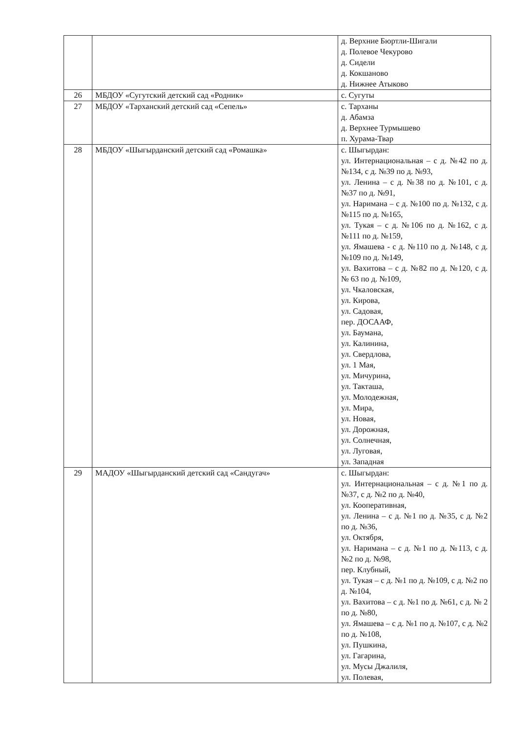| | | д. Верхние Бюртли-Шигали д. Полевое Чекурово д. Сидели д. Кокшаново д. Нижнее Атыково |
| 26 | МБДОУ «Сугутский детский сад «Родник» | с. Сугуты |
| 27 | МБДОУ «Тарханский детский сад «Сепель» | с. Тарханы д. Абамза д. Верхнее Турмышево п. Хурама-Твар |
| 28 | МБДОУ «Шыгырданский детский сад «Ромашка» | с. Шыгырдан: ул. Интернациональная – с д. №42 по д. №134, с д. №39 по д. №93, ул. Ленина – с д. №38 по д. №101, с д. №37 по д. №91, ул. Наримана – с д. №100 по д. №132, с д. №115 по д. №165, ул. Тукая – с д. №106 по д. №162, с д. №111 по д. №159, ул. Ямашева - с д. №110 по д. №148, с д. №109 по д. №149, ул. Вахитова – с д. №82 по д. №120, с д. № 63 по д. №109, ул. Чкаловская, ул. Кирова, ул. Садовая, пер. ДОСААФ, ул. Баумана, ул. Калинина, ул. Свердлова, ул. 1 Мая, ул. Мичурина, ул. Такташа, ул. Молодежная, ул. Мира, ул. Новая, ул. Дорожная, ул. Солнечная, ул. Луговая, ул. Западная |
| 29 | МАДОУ «Шыгырданский детский сад «Сандугач» | с. Шыгырдан: ул. Интернациональная – с д. №1 по д. №37, с д. №2 по д. №40, ул. Кооперативная, ул. Ленина – с д. №1 по д. №35, с д. №2 по д. №36, ул. Октября, ул. Наримана – с д. №1 по д. №113, с д. №2 по д. №98, пер. Клубный, ул. Тукая – с д. №1 по д. №109, с д. №2 по д. №104, ул. Вахитова – с д. №1 по д. №61, с д. № 2 по д. №80, ул. Ямашева – с д. №1 по д. №107, с д. №2 по д. №108, ул. Пушкина, ул. Гагарина, ул. Мусы Джалиля, ул. Полевая, |